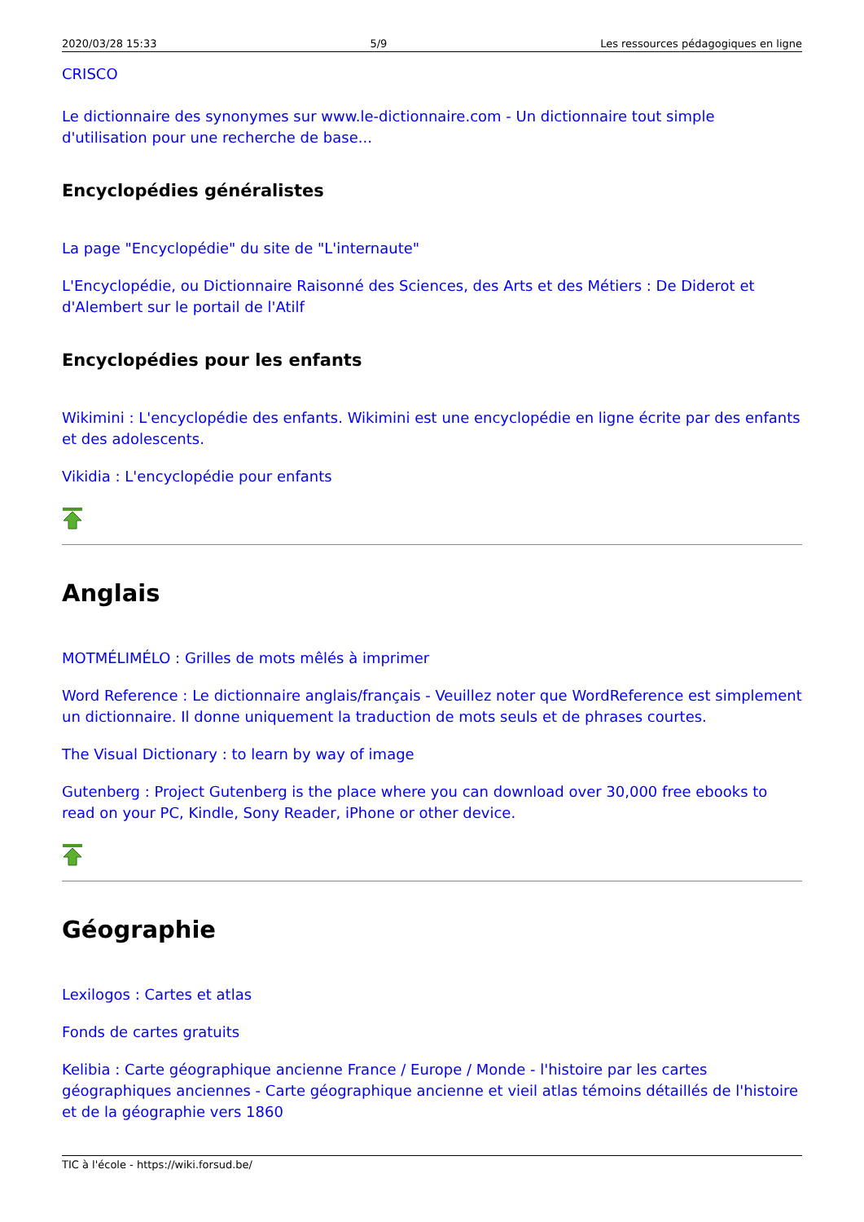2020/03/28 15:33 5/9 Les ressources pédagogiques en ligne
CRISCO
Le dictionnaire des synonymes sur www.le-dictionnaire.com - Un dictionnaire tout simple d'utilisation pour une recherche de base...
Encyclopédies généralistes
La page "Encyclopédie" du site de "L'internaute"
L'Encyclopédie, ou Dictionnaire Raisonné des Sciences, des Arts et des Métiers : De Diderot et d'Alembert sur le portail de l'Atilf
Encyclopédies pour les enfants
Wikimini : L'encyclopédie des enfants. Wikimini est une encyclopédie en ligne écrite par des enfants et des adolescents.
Vikidia : L'encyclopédie pour enfants
Anglais
MOTMÉLIMÉLO : Grilles de mots mêlés à imprimer
Word Reference : Le dictionnaire anglais/français - Veuillez noter que WordReference est simplement un dictionnaire. Il donne uniquement la traduction de mots seuls et de phrases courtes.
The Visual Dictionary : to learn by way of image
Gutenberg : Project Gutenberg is the place where you can download over 30,000 free ebooks to read on your PC, Kindle, Sony Reader, iPhone or other device.
Géographie
Lexilogos : Cartes et atlas
Fonds de cartes gratuits
Kelibia : Carte géographique ancienne France / Europe / Monde - l'histoire par les cartes géographiques anciennes - Carte géographique ancienne et vieil atlas témoins détaillés de l'histoire et de la géographie vers 1860
TIC à l'école - https://wiki.forsud.be/